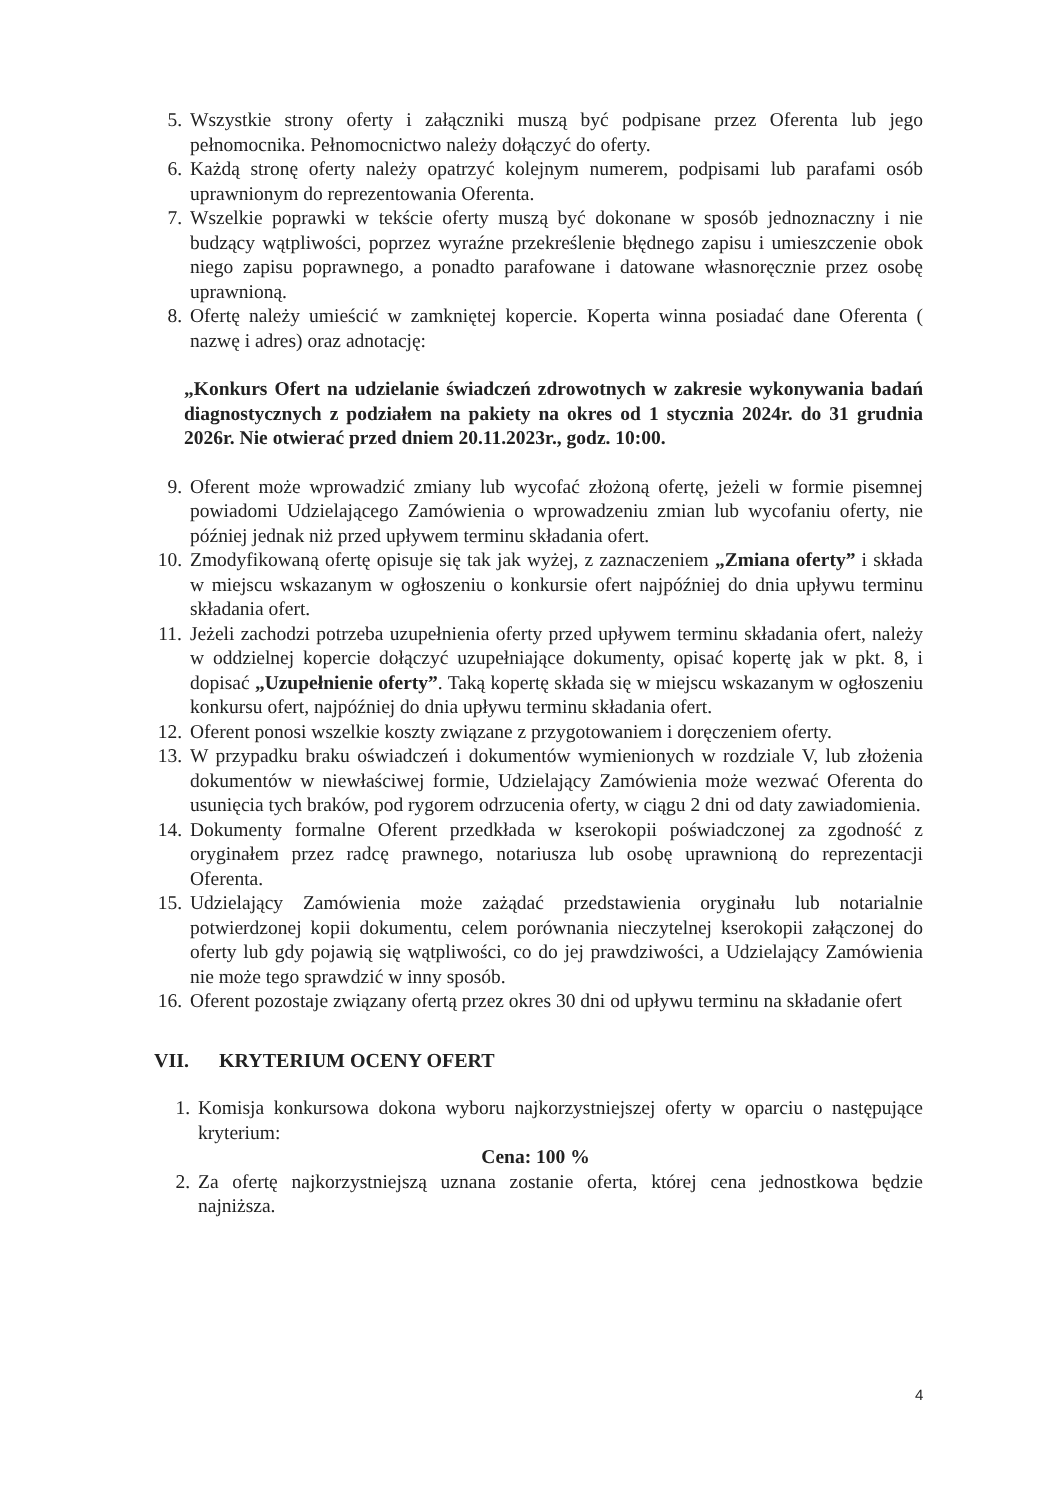5. Wszystkie strony oferty i załączniki muszą być podpisane przez Oferenta lub jego pełnomocnika. Pełnomocnictwo należy dołączyć do oferty.
6. Każdą stronę oferty należy opatrzyć kolejnym numerem, podpisami lub parafami osób uprawnionym do reprezentowania Oferenta.
7. Wszelkie poprawki w tekście oferty muszą być dokonane w sposób jednoznaczny i nie budzący wątpliwości, poprzez wyraźne przekreślenie błędnego zapisu i umieszczenie obok niego zapisu poprawnego, a ponadto parafowane i datowane własnoręcznie przez osobę uprawnioną.
8. Ofertę należy umieścić w zamkniętej kopercie. Koperta winna posiadać dane Oferenta ( nazwę i adres) oraz adnotację:
„Konkurs Ofert na udzielanie świadczeń zdrowotnych w zakresie wykonywania badań diagnostycznych z podziałem na pakiety na okres od 1 stycznia 2024r. do 31 grudnia 2026r. Nie otwierać przed dniem 20.11.2023r., godz. 10:00.
9. Oferent może wprowadzić zmiany lub wycofać złożoną ofertę, jeżeli w formie pisemnej powiadomi Udzielającego Zamówienia o wprowadzeniu zmian lub wycofaniu oferty, nie później jednak niż przed upływem terminu składania ofert.
10. Zmodyfikowaną ofertę opisuje się tak jak wyżej, z zaznaczeniem „Zmiana oferty” i składa w miejscu wskazanym w ogłoszeniu o konkursie ofert najpóźniej do dnia upływu terminu składania ofert.
11. Jeżeli zachodzi potrzeba uzupełnienia oferty przed upływem terminu składania ofert, należy w oddzielnej kopercie dołączyć uzupełniające dokumenty, opisać kopertę jak w pkt. 8, i dopisać „Uzupełnienie oferty”. Taką kopertę składa się w miejscu wskazanym w ogłoszeniu konkursu ofert, najpóźniej do dnia upływu terminu składania ofert.
12. Oferent ponosi wszelkie koszty związane z przygotowaniem i doręczeniem oferty.
13. W przypadku braku oświadczeń i dokumentów wymienionych w rozdziale V, lub złożenia dokumentów w niewłaściwej formie, Udzielający Zamówienia może wezwać Oferenta do usunięcia tych braków, pod rygorem odrzucenia oferty, w ciągu 2 dni od daty zawiadomienia.
14. Dokumenty formalne Oferent przedkłada w kserokopii poświadczonej za zgodność z oryginałem przez radcę prawnego, notariusza lub osobę uprawnioną do reprezentacji Oferenta.
15. Udzielający Zamówienia może zażądać przedstawienia oryginału lub notarialnie potwierdzonej kopii dokumentu, celem porównania nieczytelnej kserokopii załączonej do oferty lub gdy pojawią się wątpliwości, co do jej prawdziwości, a Udzielający Zamówienia nie może tego sprawdzić w inny sposób.
16. Oferent pozostaje związany ofertą przez okres 30 dni od upływu terminu na składanie ofert
VII. KRYTERIUM OCENY OFERT
1. Komisja konkursowa dokona wyboru najkorzystniejszej oferty w oparciu o następujące kryterium:
Cena: 100 %
2. Za ofertę najkorzystniejszą uznana zostanie oferta, której cena jednostkowa będzie najniższa.
4